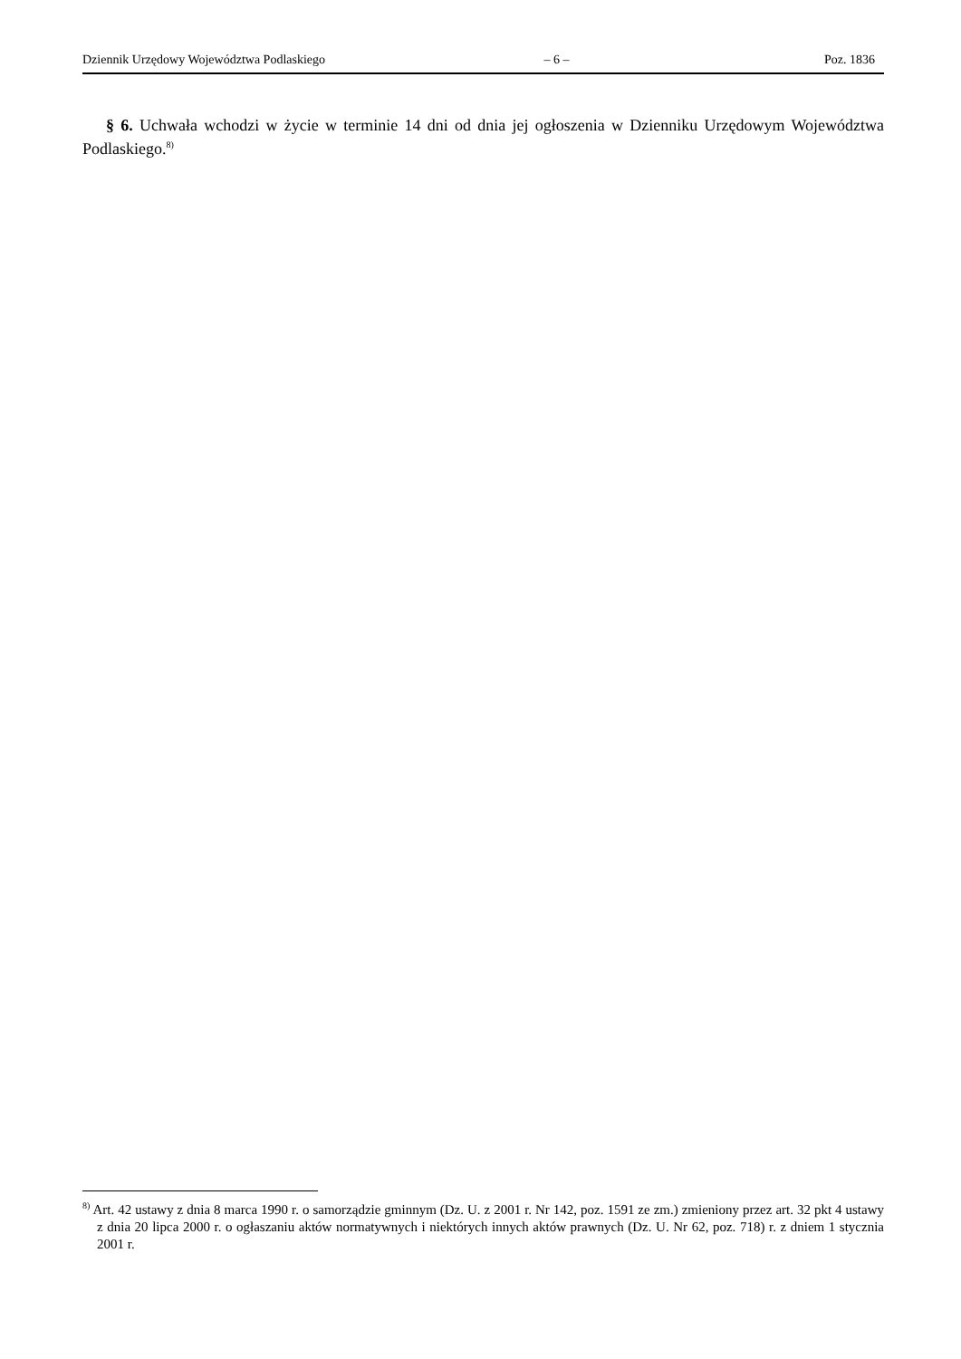Dziennik Urzędowy Województwa Podlaskiego – 6 – Poz. 1836
§ 6. Uchwała wchodzi w życie w terminie 14 dni od dnia jej ogłoszenia w Dzienniku Urzędowym Województwa Podlaskiego.<sup>8)</sup>
<sup>8)</sup> Art. 42 ustawy z dnia 8 marca 1990 r. o samorządzie gminnym (Dz. U. z 2001 r. Nr 142, poz. 1591 ze zm.) zmieniony przez art. 32 pkt 4 ustawy z dnia 20 lipca 2000 r. o ogłaszaniu aktów normatywnych i niektórych innych aktów prawnych (Dz. U. Nr 62, poz. 718) r. z dniem 1 stycznia 2001 r.